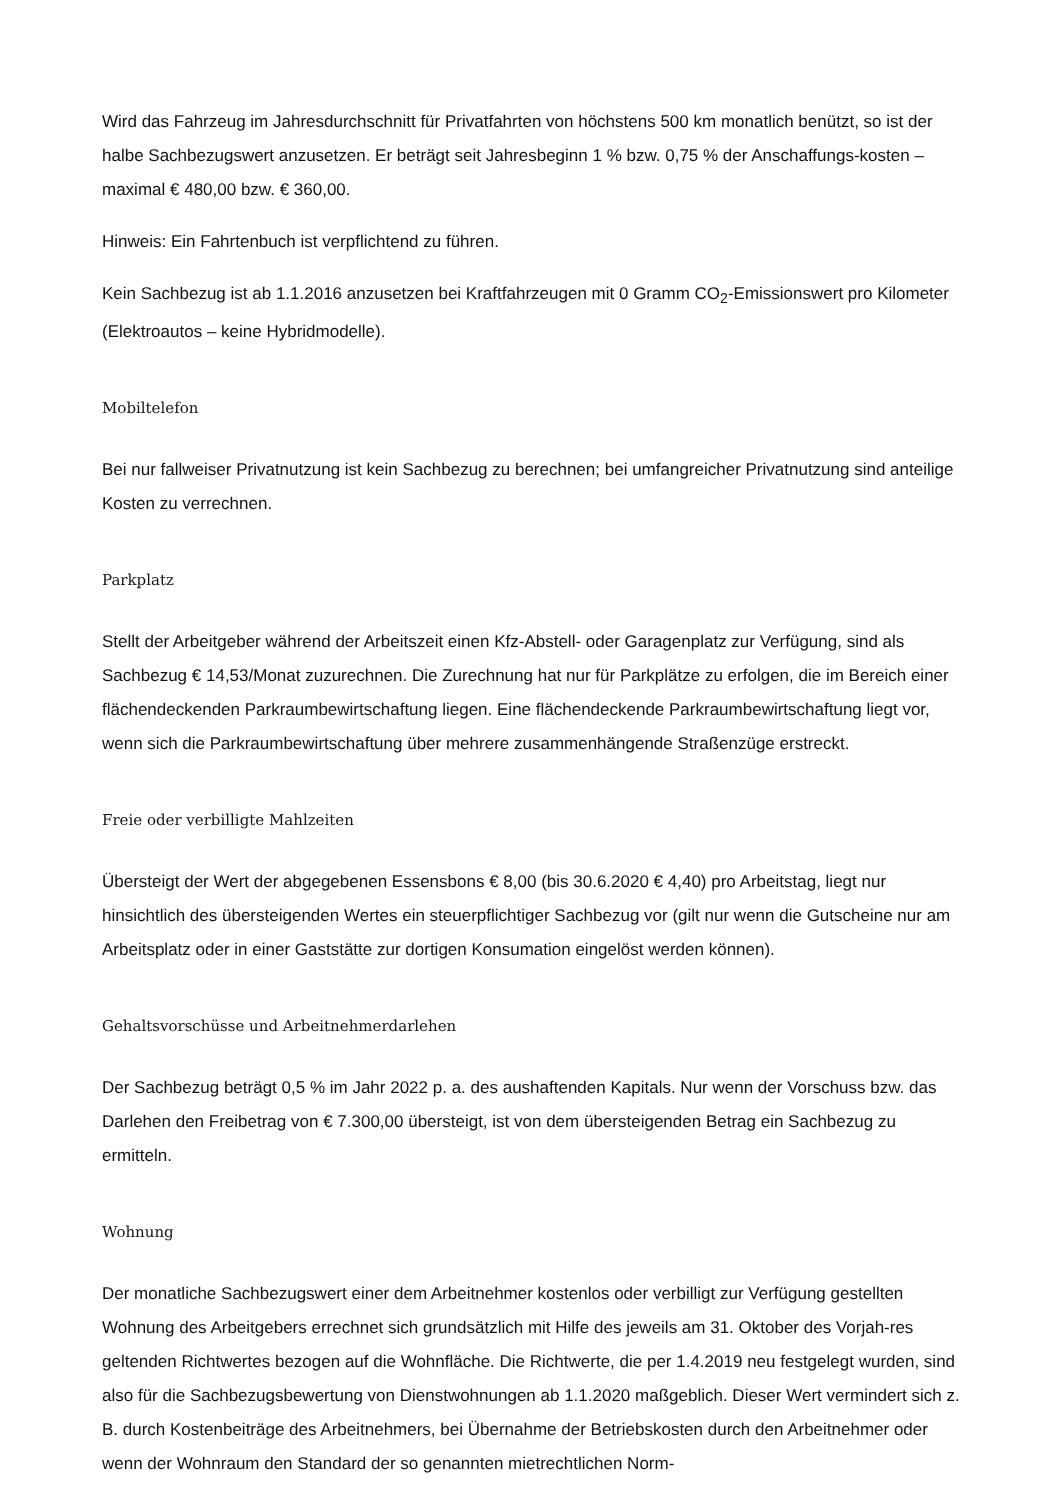Wird das Fahrzeug im Jahresdurchschnitt für Privatfahrten von höchstens 500 km monatlich benützt, so ist der halbe Sachbezugswert anzusetzen. Er beträgt seit Jahresbeginn 1 % bzw. 0,75 % der Anschaffungs-kosten – maximal € 480,00 bzw. € 360,00.
Hinweis: Ein Fahrtenbuch ist verpflichtend zu führen.
Kein Sachbezug ist ab 1.1.2016 anzusetzen bei Kraftfahrzeugen mit 0 Gramm CO<sub>2</sub>-Emissionswert pro Kilometer (Elektroautos – keine Hybridmodelle).
Mobiltelefon
Bei nur fallweiser Privatnutzung ist kein Sachbezug zu berechnen; bei umfangreicher Privatnutzung sind anteilige Kosten zu verrechnen.
Parkplatz
Stellt der Arbeitgeber während der Arbeitszeit einen Kfz-Abstell- oder Garagenplatz zur Verfügung, sind als Sachbezug € 14,53/Monat zuzurechnen. Die Zurechnung hat nur für Parkplätze zu erfolgen, die im Bereich einer flächendeckenden Parkraumbewirtschaftung liegen. Eine flächendeckende Parkraumbewirtschaftung liegt vor, wenn sich die Parkraumbewirtschaftung über mehrere zusammenhängende Straßenzüge erstreckt.
Freie oder verbilligte Mahlzeiten
Übersteigt der Wert der abgegebenen Essensbons € 8,00 (bis 30.6.2020 € 4,40) pro Arbeitstag, liegt nur hinsichtlich des übersteigenden Wertes ein steuerpflichtiger Sachbezug vor (gilt nur wenn die Gutscheine nur am Arbeitsplatz oder in einer Gaststätte zur dortigen Konsumation eingelöst werden können).
Gehaltsvorschüsse und Arbeitnehmerdarlehen
Der Sachbezug beträgt 0,5 % im Jahr 2022 p. a. des aushaftenden Kapitals. Nur wenn der Vorschuss bzw. das Darlehen den Freibetrag von € 7.300,00 übersteigt, ist von dem übersteigenden Betrag ein Sachbezug zu ermitteln.
Wohnung
Der monatliche Sachbezugswert einer dem Arbeitnehmer kostenlos oder verbilligt zur Verfügung gestellten Wohnung des Arbeitgebers errechnet sich grundsätzlich mit Hilfe des jeweils am 31. Oktober des Vorjah-res geltenden Richtwertes bezogen auf die Wohnfläche. Die Richtwerte, die per 1.4.2019 neu festgelegt wurden, sind also für die Sachbezugsbewertung von Dienstwohnungen ab 1.1.2020 maßgeblich. Dieser Wert vermindert sich z. B. durch Kostenbeiträge des Arbeitnehmers, bei Übernahme der Betriebskosten durch den Arbeitnehmer oder wenn der Wohnraum den Standard der so genannten mietrechtlichen Norm-